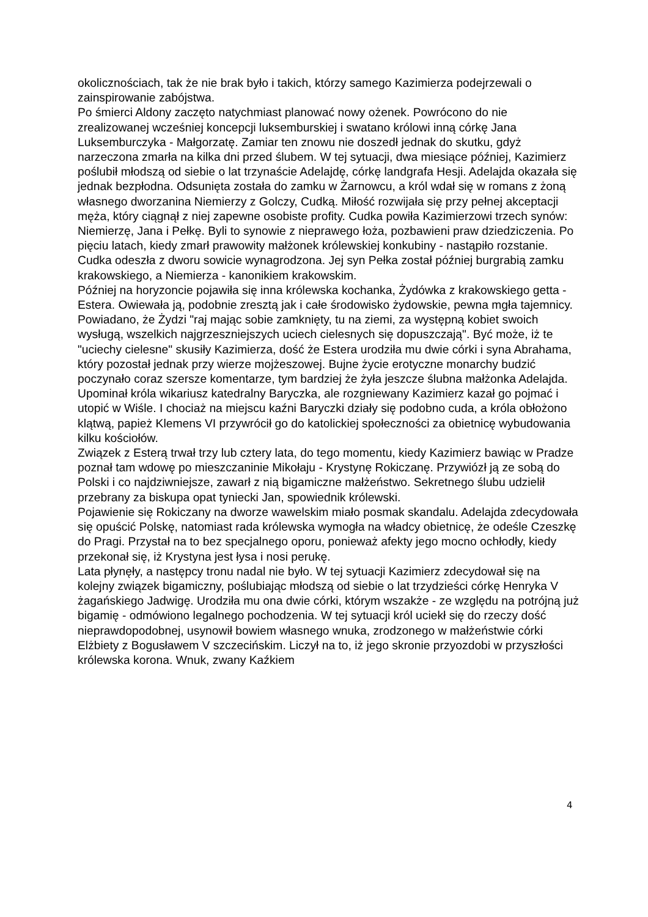okolicznościach, tak że nie brak było i takich, którzy samego Kazimierza podejrzewali o zainspirowanie zabójstwa.
Po śmierci Aldony zaczęto natychmiast planować nowy ożenek. Powrócono do nie zrealizowanej wcześniej koncepcji luksemburskiej i swatano królowi inną córkę Jana Luksemburczyka - Małgorzatę. Zamiar ten znowu nie doszedł jednak do skutku, gdyż narzeczona zmarła na kilka dni przed ślubem. W tej sytuacji, dwa miesiące później, Kazimierz poślubił młodszą od siebie o lat trzynaście Adelajdę, córkę landgrafa Hesji. Adelajda okazała się jednak bezpłodna. Odsunięta została do zamku w Żarnowcu, a król wdał się w romans z żoną własnego dworzanina Niemierzy z Golczy, Cudką. Miłość rozwijała się przy pełnej akceptacji męża, który ciągnął z niej zapewne osobiste profity. Cudka powiła Kazimierzowi trzech synów: Niemierzę, Jana i Pełkę. Byli to synowie z nieprawego łoża, pozbawieni praw dziedziczenia. Po pięciu latach, kiedy zmarł prawowity małżonek królewskiej konkubiny - nastąpiło rozstanie. Cudka odeszła z dworu sowicie wynagrodzona. Jej syn Pełka został później burgrabią zamku krakowskiego, a Niemierza - kanonikiem krakowskim.
Później na horyzoncie pojawiła się inna królewska kochanka, Żydówka z krakowskiego getta - Estera. Owiewała ją, podobnie zresztą jak i całe środowisko żydowskie, pewna mgła tajemnicy. Powiadano, że Żydzi "raj mając sobie zamknięty, tu na ziemi, za występną kobiet swoich wysługą, wszelkich najgrzeszniejszych uciech cielesnych się dopuszczają". Być może, iż te "uciechy cielesne" skusiły Kazimierza, dość że Estera urodziła mu dwie córki i syna Abrahama, który pozostał jednak przy wierze mojżeszowej. Bujne życie erotyczne monarchy budzić poczynało coraz szersze komentarze, tym bardziej że żyła jeszcze ślubna małżonka Adelajda. Upominał króla wikariusz katedralny Baryczka, ale rozgniewany Kazimierz kazał go pojmać i utopić w Wiśle. I chociaż na miejscu kaźni Baryczki działy się podobno cuda, a króla obłożono klątwą, papież Klemens VI przywrócił go do katolickiej społeczności za obietnicę wybudowania kilku kościołów.
Związek z Esterą trwał trzy lub cztery lata, do tego momentu, kiedy Kazimierz bawiąc w Pradze poznał tam wdowę po mieszczaninie Mikołaju - Krystynę Rokiczanę. Przywiózł ją ze sobą do Polski i co najdziwniejsze, zawarł z nią bigamiczne małżeństwo. Sekretnego ślubu udzielił przebrany za biskupa opat tyniecki Jan, spowiednik królewski.
Pojawienie się Rokiczany na dworze wawelskim miało posmak skandalu. Adelajda zdecydowała się opuścić Polskę, natomiast rada królewska wymogła na władcy obietnicę, że odeśle Czeszkę do Pragi. Przystał na to bez specjalnego oporu, ponieważ afekty jego mocno ochłodły, kiedy przekonał się, iż Krystyna jest łysa i nosi perukę.
Lata płynęły, a następcy tronu nadal nie było. W tej sytuacji Kazimierz zdecydował się na kolejny związek bigamiczny, poślubiając młodszą od siebie o lat trzydzieści córkę Henryka V żagańskiego Jadwigę. Urodziła mu ona dwie córki, którym wszakże - ze względu na potrójną już bigamię - odmówiono legalnego pochodzenia. W tej sytuacji król uciekł się do rzeczy dość nieprawdopodobnej, usynowił bowiem własnego wnuka, zrodzonego w małżeństwie córki Elżbiety z Bogusławem V szczecińskim. Liczył na to, iż jego skronie przyozdobi w przyszłości królewska korona. Wnuk, zwany Kaźkiem
4